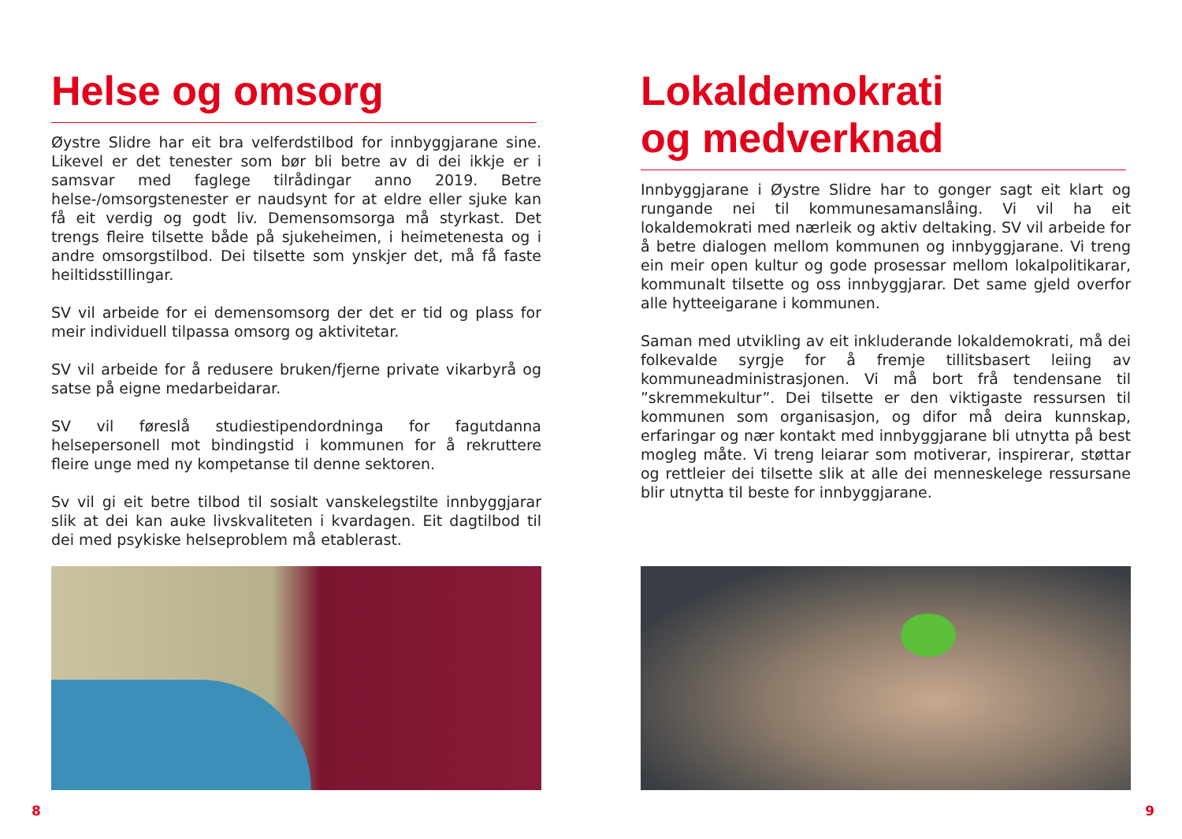Helse og omsorg
Øystre Slidre har eit bra velferdstilbod for innbyggjarane sine. Likevel er det tenester som bør bli betre av di dei ikkje er i samsvar med faglege tilrådingar anno 2019. Betre helse-/omsorgstenester er naudsynt for at eldre eller sjuke kan få eit verdig og godt liv. Demensomsorga må styrkast. Det trengs fleire tilsette både på sjukeheimen, i heimetenesta og i andre omsorgstilbod. Dei tilsette som ynskjer det, må få faste heiltidsstillingar.
SV vil arbeide for ei demensomsorg der det er tid og plass for meir individuell tilpassa omsorg og aktivitetar.
SV vil arbeide for å redusere bruken/fjerne private vikarbyrå og satse på eigne medarbeidarar.
SV vil føreslå studiestipendordninga for fagutdanna helsepersonell mot bindingstid i kommunen for å rekruttere fleire unge med ny kompetanse til denne sektoren.
Sv vil gi eit betre tilbod til sosialt vanskelegstilte innbyggjarar slik at dei kan auke livskvaliteten i kvardagen. Eit dagtilbod til dei med psykiske helseproblem må etablerast.
8
Lokaldemokrati
og medverknad
Innbyggjarane i Øystre Slidre har to gonger sagt eit klart og rungande nei til kommunesamanslåing. Vi vil ha eit lokaldemokrati med nærleik og aktiv deltaking. SV vil arbeide for å betre dialogen mellom kommunen og innbyggjarane. Vi treng ein meir open kultur og gode prosessar mellom lokalpolitikarar, kommunalt tilsette og oss innbyggjarar. Det same gjeld overfor alle hytteeigarane i kommunen.
Saman med utvikling av eit inkluderande lokaldemokrati, må dei folkevalde syrgje for å fremje tillitsbasert leiing av kommuneadministrasjonen. Vi må bort frå tendensane til ”skremmekultur”. Dei tilsette er den viktigaste ressursen til kommunen som organisasjon, og difor må deira kunnskap, erfaringar og nær kontakt med innbyggjarane bli utnytta på best mogleg måte. Vi treng leiarar som motiverar, inspirerar, støttar og rettleier dei tilsette slik at alle dei menneskelege ressursane blir utnytta til beste for innbyggjarane.
9